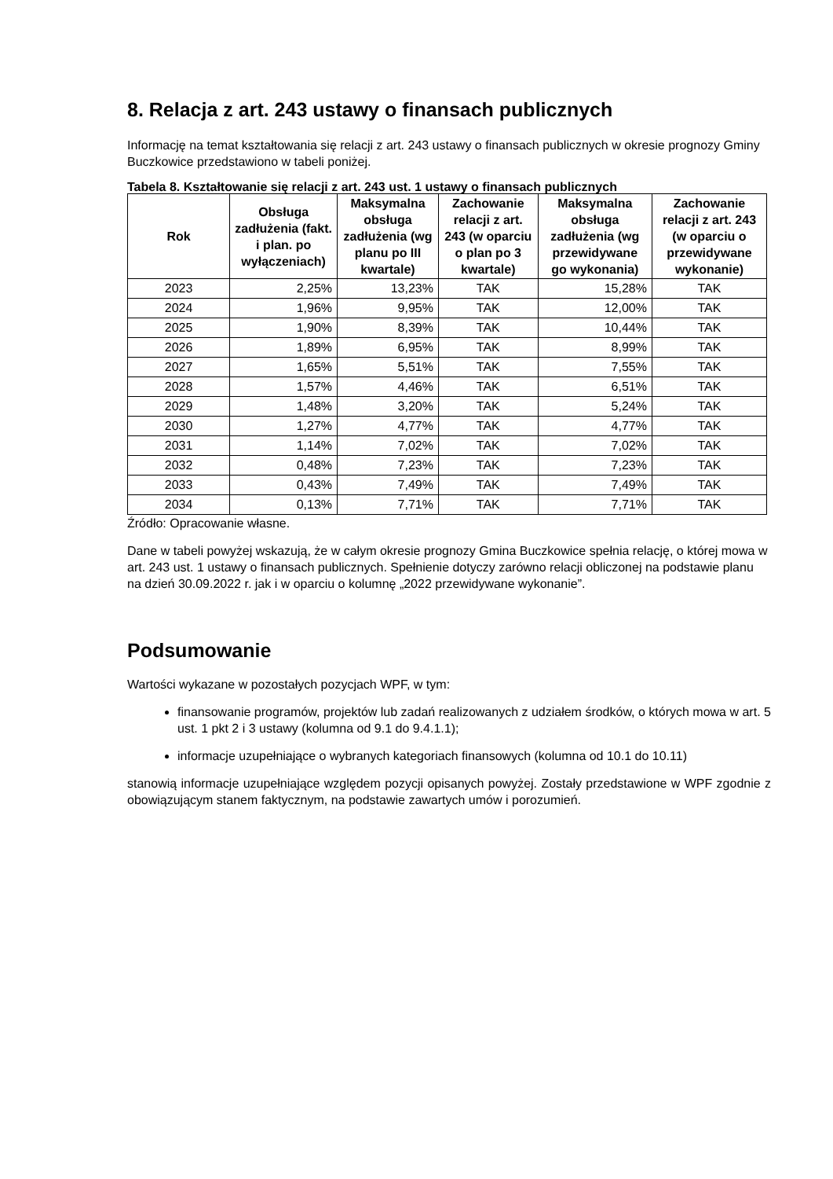8. Relacja z art. 243 ustawy o finansach publicznych
Informację na temat kształtowania się relacji z art. 243 ustawy o finansach publicznych w okresie prognozy Gminy Buczkowice przedstawiono w tabeli poniżej.
Tabela 8. Kształtowanie się relacji z art. 243 ust. 1 ustawy o finansach publicznych
| Rok | Obsługa zadłużenia (fakt. i plan. po wyłączeniach) | Maksymalna obsługa zadłużenia (wg planu po III kwartale) | Zachowanie relacji z art. 243 (w oparciu o plan po 3 kwartale) | Maksymalna obsługa zadłużenia (wg przewidywane go wykonania) | Zachowanie relacji z art. 243 (w oparciu o przewidywane wykonanie) |
| --- | --- | --- | --- | --- | --- |
| 2023 | 2,25% | 13,23% | TAK | 15,28% | TAK |
| 2024 | 1,96% | 9,95% | TAK | 12,00% | TAK |
| 2025 | 1,90% | 8,39% | TAK | 10,44% | TAK |
| 2026 | 1,89% | 6,95% | TAK | 8,99% | TAK |
| 2027 | 1,65% | 5,51% | TAK | 7,55% | TAK |
| 2028 | 1,57% | 4,46% | TAK | 6,51% | TAK |
| 2029 | 1,48% | 3,20% | TAK | 5,24% | TAK |
| 2030 | 1,27% | 4,77% | TAK | 4,77% | TAK |
| 2031 | 1,14% | 7,02% | TAK | 7,02% | TAK |
| 2032 | 0,48% | 7,23% | TAK | 7,23% | TAK |
| 2033 | 0,43% | 7,49% | TAK | 7,49% | TAK |
| 2034 | 0,13% | 7,71% | TAK | 7,71% | TAK |
Źródło: Opracowanie własne.
Dane w tabeli powyżej wskazują, że w całym okresie prognozy Gmina Buczkowice spełnia relację, o której mowa w art. 243 ust. 1 ustawy o finansach publicznych. Spełnienie dotyczy zarówno relacji obliczonej na podstawie planu na dzień 30.09.2022 r. jak i w oparciu o kolumnę „2022 przewidywane wykonanie”.
Podsumowanie
Wartości wykazane w pozostałych pozycjach WPF, w tym:
finansowanie programów, projektów lub zadań realizowanych z udziałem środków, o których mowa w art. 5 ust. 1 pkt 2 i 3 ustawy (kolumna od 9.1 do 9.4.1.1);
informacje uzupełniające o wybranych kategoriach finansowych (kolumna od 10.1 do 10.11)
stanowią informacje uzupełniające względem pozycji opisanych powyżej. Zostały przedstawione w WPF zgodnie z obowiązującym stanem faktycznym, na podstawie zawartych umów i porozumień.